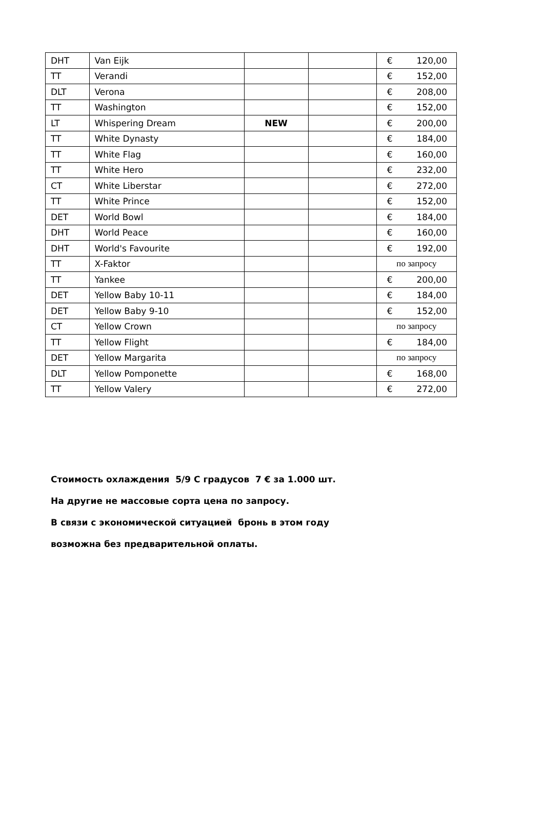| DHT | Van Eijk | | | € 120,00 |
| TT | Verandi | | | € 152,00 |
| DLT | Verona | | | € 208,00 |
| TT | Washington | | | € 152,00 |
| LT | Whispering Dream | NEW | | € 200,00 |
| TT | White Dynasty | | | € 184,00 |
| TT | White Flag | | | € 160,00 |
| TT | White Hero | | | € 232,00 |
| CT | White Liberstar | | | € 272,00 |
| TT | White Prince | | | € 152,00 |
| DET | World Bowl | | | € 184,00 |
| DHT | World Peace | | | € 160,00 |
| DHT | World's Favourite | | | € 192,00 |
| TT | X-Faktor | | | по запросу |
| TT | Yankee | | | € 200,00 |
| DET | Yellow Baby 10-11 | | | € 184,00 |
| DET | Yellow Baby 9-10 | | | € 152,00 |
| CT | Yellow Crown | | | по запросу |
| TT | Yellow Flight | | | € 184,00 |
| DET | Yellow Margarita | | | по запросу |
| DLT | Yellow Pomponette | | | € 168,00 |
| TT | Yellow Valery | | | € 272,00 |
Стоимость охлаждения 5/9 С градусов 7 € за 1.000 шт.
На другие не массовые сорта цена по запросу.
В связи с экономической ситуацией бронь в этом году
возможна без предварительной оплаты.